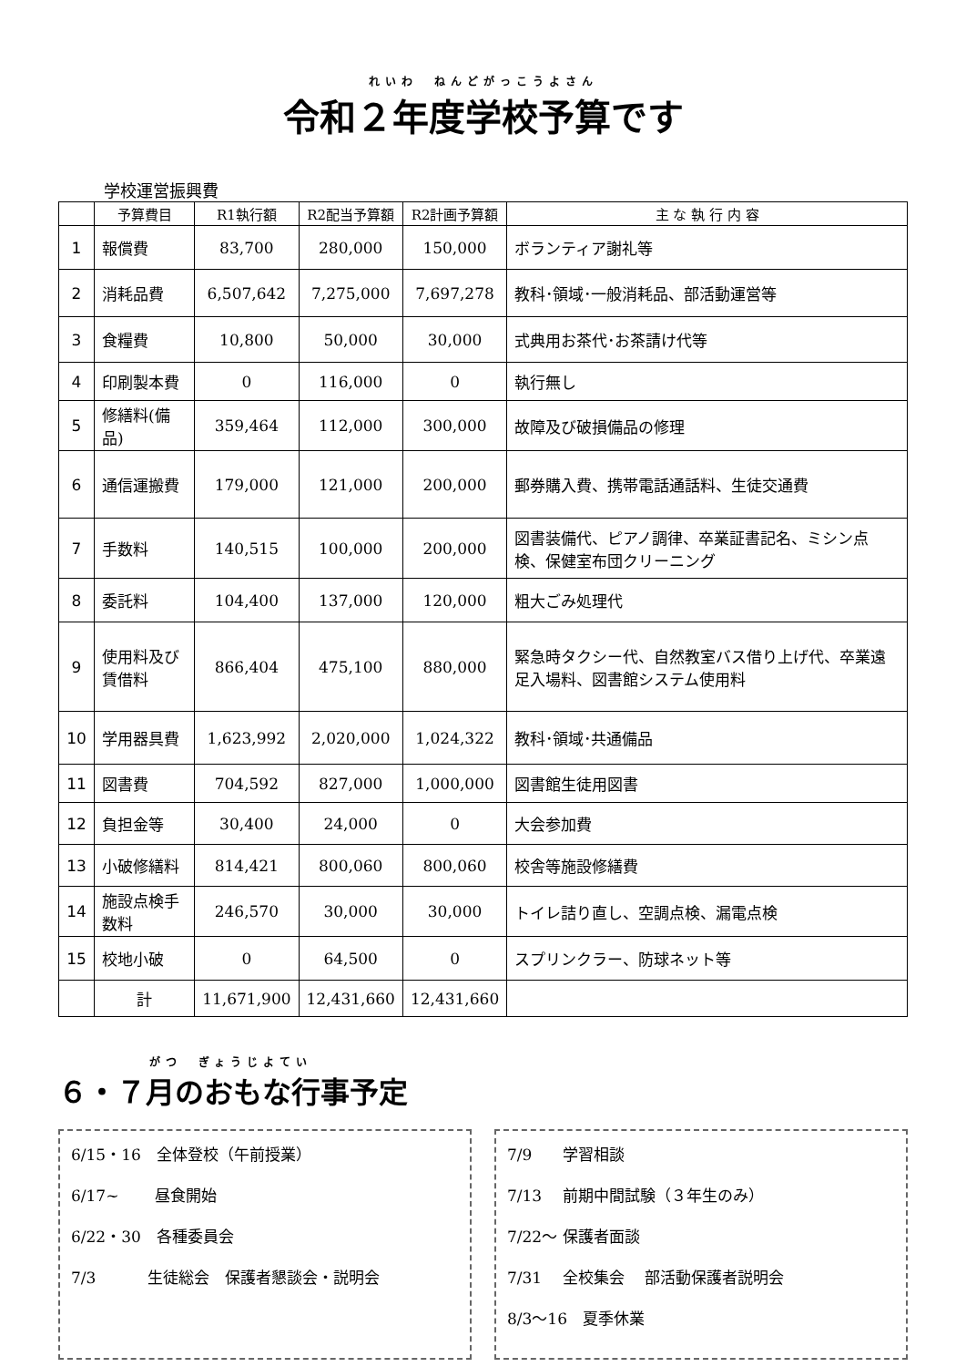れいわ　ねんどがっこうよさん
令和２年度学校予算です
学校運営振興費
| | 予算費目 | R1執行額 | R2配当予算額 | R2計画予算額 | 主 な 執 行 内 容 |
| --- | --- | --- | --- | --- | --- |
| 1 | 報償費 | 83,700 | 280,000 | 150,000 | ボランティア謝礼等 |
| 2 | 消耗品費 | 6,507,642 | 7,275,000 | 7,697,278 | 教科･領域･一般消耗品、部活動運営等 |
| 3 | 食糧費 | 10,800 | 50,000 | 30,000 | 式典用お茶代･お茶請け代等 |
| 4 | 印刷製本費 | 0 | 116,000 | 0 | 執行無し |
| 5 | 修繕料(備品) | 359,464 | 112,000 | 300,000 | 故障及び破損備品の修理 |
| 6 | 通信運搬費 | 179,000 | 121,000 | 200,000 | 郵券購入費、携帯電話通話料、生徒交通費 |
| 7 | 手数料 | 140,515 | 100,000 | 200,000 | 図書装備代、ピアノ調律、卒業証書記名、ミシン点検、保健室布団クリーニング |
| 8 | 委託料 | 104,400 | 137,000 | 120,000 | 粗大ごみ処理代 |
| 9 | 使用料及び賃借料 | 866,404 | 475,100 | 880,000 | 緊急時タクシー代、自然教室バス借り上げ代、卒業遠足入場料、図書館システム使用料 |
| 10 | 学用器具費 | 1,623,992 | 2,020,000 | 1,024,322 | 教科･領域･共通備品 |
| 11 | 図書費 | 704,592 | 827,000 | 1,000,000 | 図書館生徒用図書 |
| 12 | 負担金等 | 30,400 | 24,000 | 0 | 大会参加費 |
| 13 | 小破修繕料 | 814,421 | 800,060 | 800,060 | 校舎等施設修繕費 |
| 14 | 施設点検手数料 | 246,570 | 30,000 | 30,000 | トイレ詰り直し、空調点検、漏電点検 |
| 15 | 校地小破 | 0 | 64,500 | 0 | スプリンクラー、防球ネット等 |
| | 計 | 11,671,900 | 12,431,660 | 12,431,660 | |
がつ　ぎょうじよてい
６・７月のおもな行事予定
6/15・16　全体登校（午前授業）
6/17~　　 昼食開始
6/22・30　各種委員会
7/3　　　 生徒総会　保護者懇談会・説明会
7/9　　学習相談
7/13　 前期中間試験（３年生のみ）
7/22～ 保護者面談
7/31　 全校集会　 部活動保護者説明会
8/3～16　夏季休業